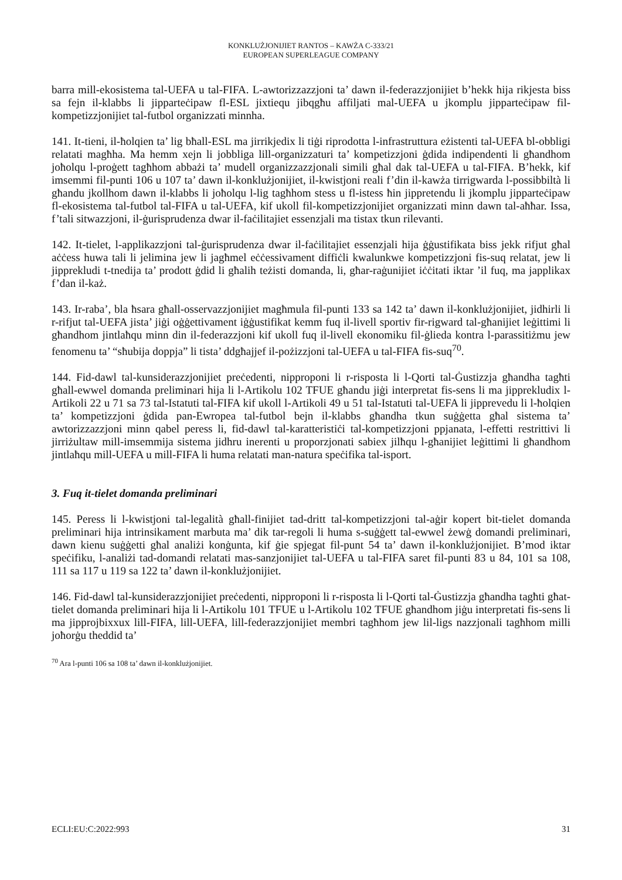KONKLUŻJONIJIET RANTOS – KAWŻA C-333/21
EUROPEAN SUPERLEAGUE COMPANY
barra mill-ekosistema tal-UEFA u tal-FIFA. L-awtorizzazzjoni ta’ dawn il-federazzjonijiet b’hekk hija rikjesta biss sa fejn il-klabbs li jipparteċipaw fl-ESL jixtiequ jibqgħu affiljati mal-UEFA u jkomplu jipparteċipaw fil-kompetizzjonijiet tal-futbol organizzati minnha.
141. It-tieni, il-ħolqien ta’ lig bħall-ESL ma jirrikjedix li tiġi riprodotta l-infrastruttura eżistenti tal-UEFA bl-obbligi relatati magħha. Ma hemm xejn li jobbliga lill-organizzaturi ta’ kompetizzjoni ġdida indipendenti li għandhom joħolqu l-proġett tagħhom abbażi ta’ mudell organizzazzjonali simili għal dak tal-UEFA u tal-FIFA. B’hekk, kif imsemmi fil-punti 106 u 107 ta’ dawn il-konklużjonijiet, il-kwistjoni reali f’din il-kawża tirrigwarda l-possibbiltà li għandu jkollhom dawn il-klabbs li joħolqu l-lig tagħhom stess u fl-istess ħin jippretendu li jkomplu jipparteċipaw fl-ekosistema tal-futbol tal-FIFA u tal-UEFA, kif ukoll fil-kompetizzjonijiet organizzati minn dawn tal-aħħar. Issa, f’tali sitwazzjoni, il-ġurisprudenza dwar il-faċilitajiet essenzjali ma tistax tkun rilevanti.
142. It-tielet, l-applikazzjoni tal-ġurisprudenza dwar il-faċilitajiet essenzjali hija ġġustifikata biss jekk rifjut għal aċċess huwa tali li jelimina jew li jagħmel eċċessivament diffiċli kwalunkwe kompetizzjoni fis-suq relatat, jew li jipprekludi t-tnedija ta’ prodott ġdid li għalih teżisti domanda, li, għar-raġunijiet iċċitati iktar ’il fuq, ma japplikax f’dan il-każ.
143. Ir-raba’, bla ħsara għall-osservazzjonijiet magħmula fil-punti 133 sa 142 ta’ dawn il-konklużjonijiet, jidhirli li r-rifjut tal-UEFA jista’ jiġi oġġettivament iġġustifikat kemm fuq il-livell sportiv fir-rigward tal-għanijiet leġittimi li għandhom jintlaħqu minn din il-federazzjoni kif ukoll fuq il-livell ekonomiku fil-ġlieda kontra l-parassitiżmu jew fenomenu ta’ “sħubija doppja” li tista’ ddgħajjef il-pożizzjoni tal-UEFA u tal-FIFA fis-suq<sup>70</sup>.
144. Fid-dawl tal-kunsiderazzjonijiet preċedenti, nipproponi li r-risposta li l-Qorti tal-Ġustizzja għandha tagħti għall-ewwel domanda preliminari hija li l-Artikolu 102 TFUE għandu jiġi interpretat fis-sens li ma jipprekludix l-Artikoli 22 u 71 sa 73 tal-Istatuti tal-FIFA kif ukoll l-Artikoli 49 u 51 tal-Istatuti tal-UEFA li jipprevedu li l-ħolqien ta’ kompetizzjoni ġdida pan-Ewropea tal-futbol bejn il-klabbs għandha tkun suġġetta għal sistema ta’ awtorizzazzjoni minn qabel peress li, fid-dawl tal-karatteristiċi tal-kompetizzjoni ppjanata, l-effetti restrittivi li jirriżultaw mill-imsemmija sistema jidhru inerenti u proporzjonati sabiex jilħqu l-għanijiet leġittimi li għandhom jintlaħqu mill-UEFA u mill-FIFA li huma relatati man-natura speċifika tal-isport.
3. Fuq it-tielet domanda preliminari
145. Peress li l-kwistjoni tal-legalità għall-finijiet tad-dritt tal-kompetizzjoni tal-aġir kopert bit-tielet domanda preliminari hija intrinsikament marbuta ma’ dik tar-regoli li huma s-suġġett tal-ewwel żewġ domandi preliminari, dawn kienu suġġetti għal analiżi konġunta, kif ġie spjegat fil-punt 54 ta’ dawn il-konklużjonijiet. B’mod iktar speċifiku, l-analiżi tad-domandi relatati mas-sanzjonijiet tal-UEFA u tal-FIFA saret fil-punti 83 u 84, 101 sa 108, 111 sa 117 u 119 sa 122 ta’ dawn il-konklużjonijiet.
146. Fid-dawl tal-kunsiderazzjonijiet preċedenti, nipproponi li r-risposta li l-Qorti tal-Ġustizzja għandha tagħti għat-tielet domanda preliminari hija li l-Artikolu 101 TFUE u l-Artikolu 102 TFUE għandhom jiġu interpretati fis-sens li ma jipprojbixxux lill-FIFA, lill-UEFA, lill-federazzjonijiet membri tagħhom jew lil-ligs nazzjonali tagħhom milli joħorġu theddid ta’
<sup>70</sup> Ara l-punti 106 sa 108 ta’ dawn il-konklużjonijiet.
ECLI:EU:C:2022:993 31